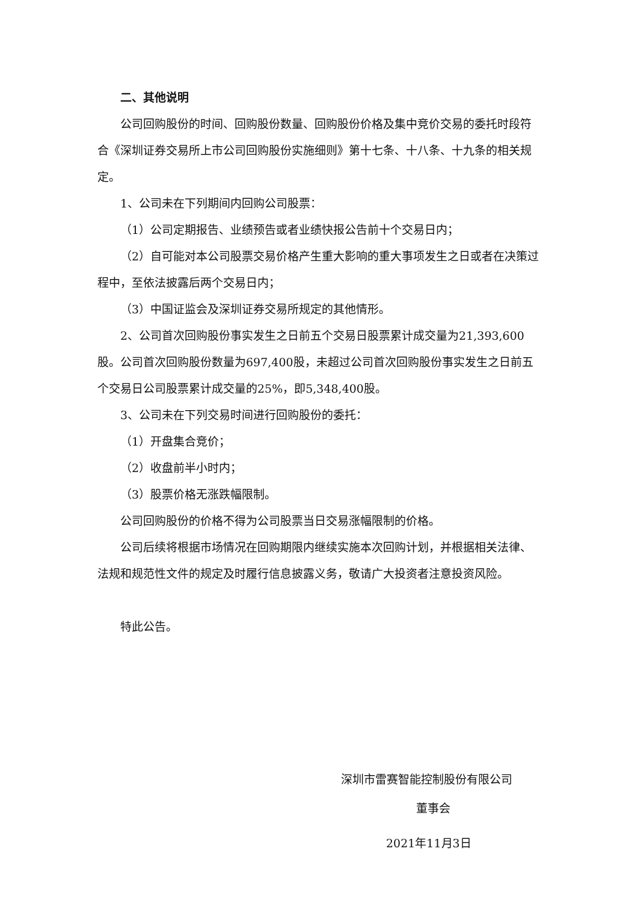二、其他说明
公司回购股份的时间、回购股份数量、回购股份价格及集中竞价交易的委托时段符合《深圳证券交易所上市公司回购股份实施细则》第十七条、十八条、十九条的相关规定。
1、公司未在下列期间内回购公司股票：
（1）公司定期报告、业绩预告或者业绩快报公告前十个交易日内；
（2）自可能对本公司股票交易价格产生重大影响的重大事项发生之日或者在决策过程中，至依法披露后两个交易日内；
（3）中国证监会及深圳证券交易所规定的其他情形。
2、公司首次回购股份事实发生之日前五个交易日股票累计成交量为21,393,600股。公司首次回购股份数量为697,400股，未超过公司首次回购股份事实发生之日前五个交易日公司股票累计成交量的25%，即5,348,400股。
3、公司未在下列交易时间进行回购股份的委托：
（1）开盘集合竞价；
（2）收盘前半小时内；
（3）股票价格无涨跌幅限制。
公司回购股份的价格不得为公司股票当日交易涨幅限制的价格。
公司后续将根据市场情况在回购期限内继续实施本次回购计划，并根据相关法律、法规和规范性文件的规定及时履行信息披露义务，敬请广大投资者注意投资风险。
特此公告。
深圳市雷赛智能控制股份有限公司
董事会
2021年11月3日